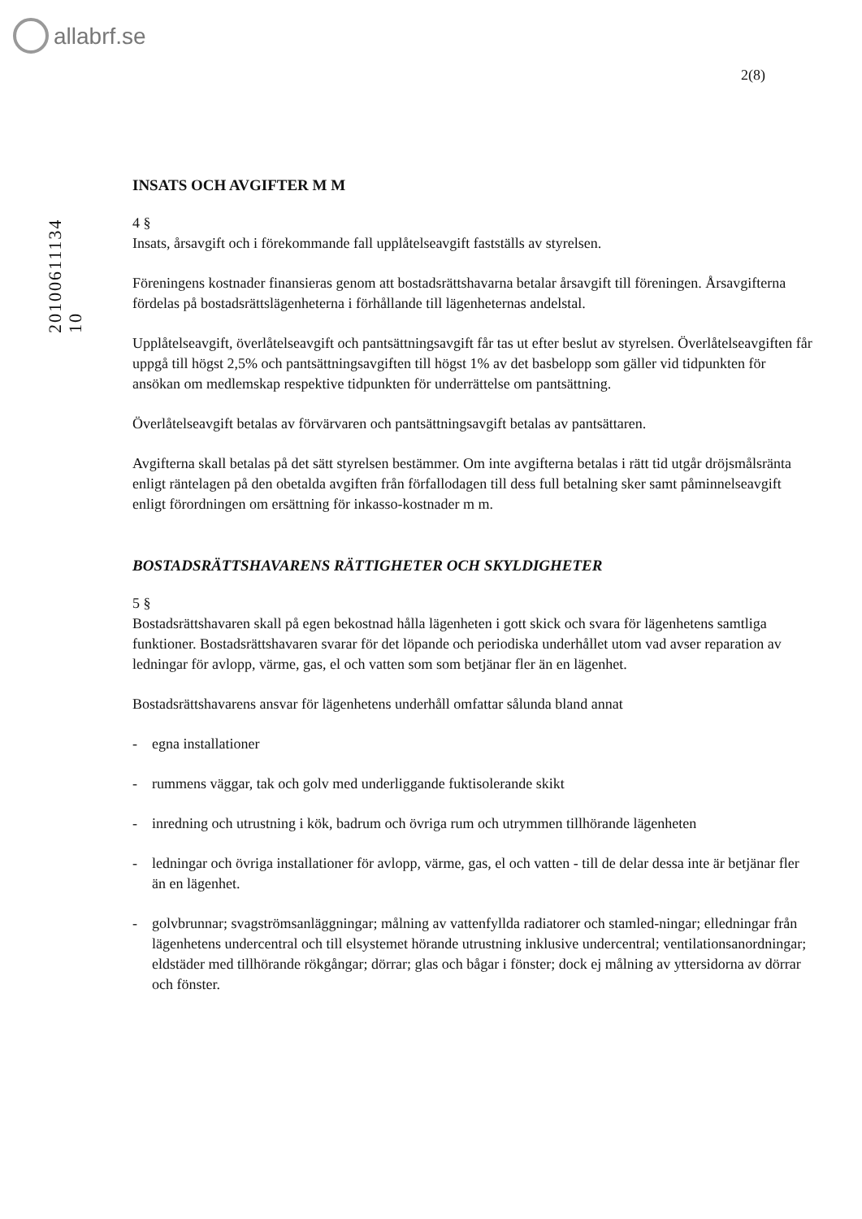allabrf.se
2(8)
20100611134 10
INSATS OCH AVGIFTER M M
4 §
Insats, årsavgift och i förekommande fall upplåtelseavgift fastställs av styrelsen.
Föreningens kostnader finansieras genom att bostadsrättshavarna betalar årsavgift till föreningen. Årsavgifterna fördelas på bostadsrättslägenheterna i förhållande till lägenheternas andelstal.
Upplåtelseavgift, överlåtelseavgift och pantsättningsavgift får tas ut efter beslut av styrelsen. Överlåtelseavgiften får uppgå till högst 2,5% och pantsättningsavgiften till högst 1% av det basbelopp som gäller vid tidpunkten för ansökan om medlemskap respektive tidpunkten för underrättelse om pantsättning.
Överlåtelseavgift betalas av förvärvaren och pantsättningsavgift betalas av pantsättaren.
Avgifterna skall betalas på det sätt styrelsen bestämmer. Om inte avgifterna betalas i rätt tid utgår dröjsmålsränta enligt räntelagen på den obetalda avgiften från förfallodagen till dess full betalning sker samt påminnelseavgift enligt förordningen om ersättning för inkasso-kostnader m m.
BOSTADSRÄTTSHAVARENS RÄTTIGHETER OCH SKYLDIGHETER
5 §
Bostadsrättshavaren skall på egen bekostnad hålla lägenheten i gott skick och svara för lägenhetens samtliga funktioner. Bostadsrättshavaren svarar för det löpande och periodiska underhållet utom vad avser reparation av ledningar för avlopp, värme, gas, el och vatten som som betjänar fler än en lägenhet.
Bostadsrättshavarens ansvar för lägenhetens underhåll omfattar sålunda bland annat
- egna installationer
- rummens väggar, tak och golv med underliggande fuktisolerande skikt
- inredning och utrustning i kök, badrum och övriga rum och utrymmen tillhörande lägenheten
- ledningar och övriga installationer för avlopp, värme, gas, el och vatten - till de delar dessa inte är betjänar fler än en lägenhet.
- golvbrunnar; svagströmsanläggningar; målning av vattenfyllda radiatorer och stamled-ningar; elledningar från lägenhetens undercentral och till elsystemet hörande utrustning inklusive undercentral; ventilationsanordningar; eldstäder med tillhörande rökgångar; dörrar; glas och bågar i fönster; dock ej målning av yttersidorna av dörrar och fönster.